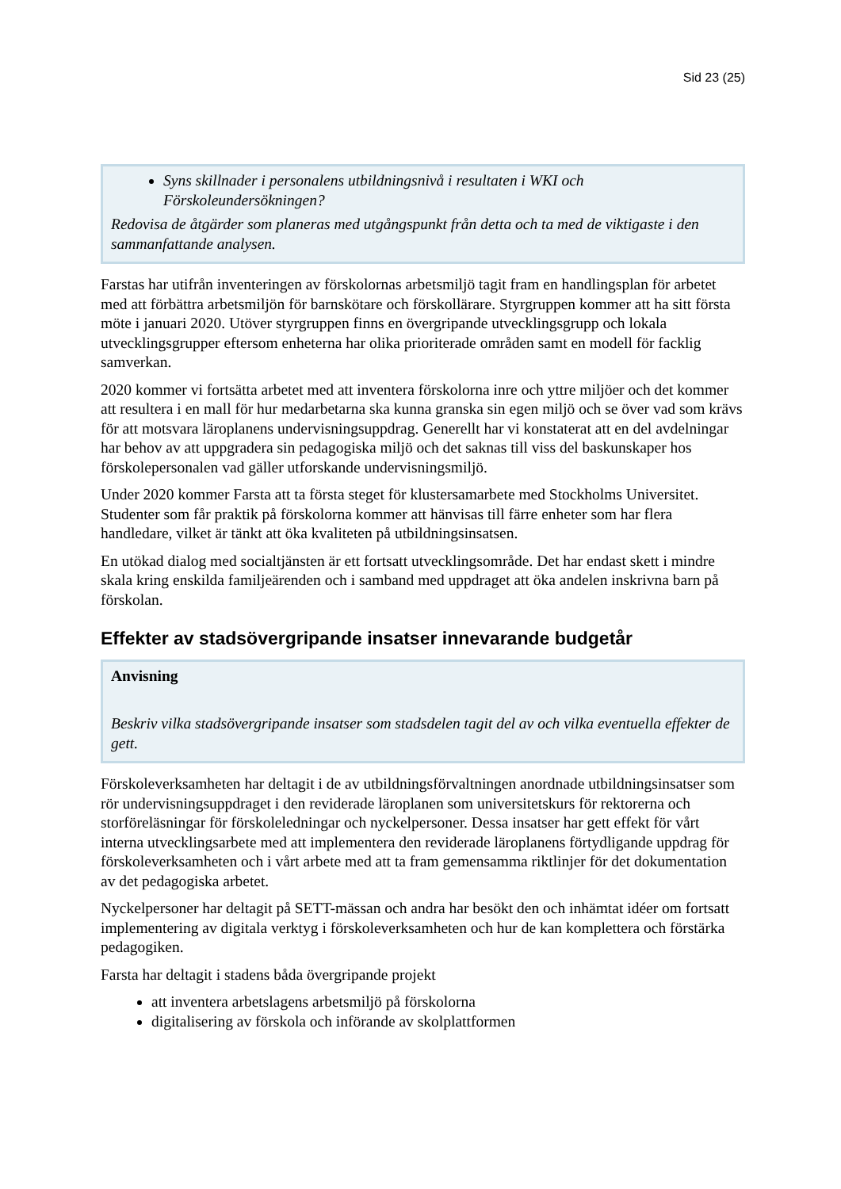Sid 23 (25)
Syns skillnader i personalens utbildningsnivå i resultaten i WKI och Förskoleundersökningen?
Redovisa de åtgärder som planeras med utgångspunkt från detta och ta med de viktigaste i den sammanfattande analysen.
Farstas har utifrån inventeringen av förskolornas arbetsmiljö tagit fram en handlingsplan för arbetet med att förbättra arbetsmiljön för barnskötare och förskollärare. Styrgruppen kommer att ha sitt första möte i januari 2020. Utöver styrgruppen finns en övergripande utvecklingsgrupp och lokala utvecklingsgrupper eftersom enheterna har olika prioriterade områden samt en modell för facklig samverkan.
2020 kommer vi fortsätta arbetet med att inventera förskolorna inre och yttre miljöer och det kommer att resultera i en mall för hur medarbetarna ska kunna granska sin egen miljö och se över vad som krävs för att motsvara läroplanens undervisningsuppdrag. Generellt har vi konstaterat att en del avdelningar har behov av att uppgradera sin pedagogiska miljö och det saknas till viss del baskunskaper hos förskolepersonalen vad gäller utforskande undervisningsmiljö.
Under 2020 kommer Farsta att ta första steget för klustersamarbete med Stockholms Universitet. Studenter som får praktik på förskolorna kommer att hänvisas till färre enheter som har flera handledare, vilket är tänkt att öka kvaliteten på utbildningsinsatsen.
En utökad dialog med socialtjänsten är ett fortsatt utvecklingsområde. Det har endast skett i mindre skala kring enskilda familjeärenden och i samband med uppdraget att öka andelen inskrivna barn på förskolan.
Effekter av stadsövergripande insatser innevarande budgetår
Anvisning
Beskriv vilka stadsövergripande insatser som stadsdelen tagit del av och vilka eventuella effekter de gett.
Förskoleverksamheten har deltagit i de av utbildningsförvaltningen anordnade utbildningsinsatser som rör undervisningsuppdraget i den reviderade läroplanen som universitetskurs för rektorerna och storföreläsningar för förskoleledningar och nyckelpersoner. Dessa insatser har gett effekt för vårt interna utvecklingsarbete med att implementera den reviderade läroplanens förtydligande uppdrag för förskoleverksamheten och i vårt arbete med att ta fram gemensamma riktlinjer för det dokumentation av det pedagogiska arbetet.
Nyckelpersoner har deltagit på SETT-mässan och andra har besökt den och inhämtat idéer om fortsatt implementering av digitala verktyg i förskoleverksamheten och hur de kan komplettera och förstärka pedagogiken.
Farsta har deltagit i stadens båda övergripande projekt
att inventera arbetslagens arbetsmiljö på förskolorna
digitalisering av förskola och införande av skolplattformen